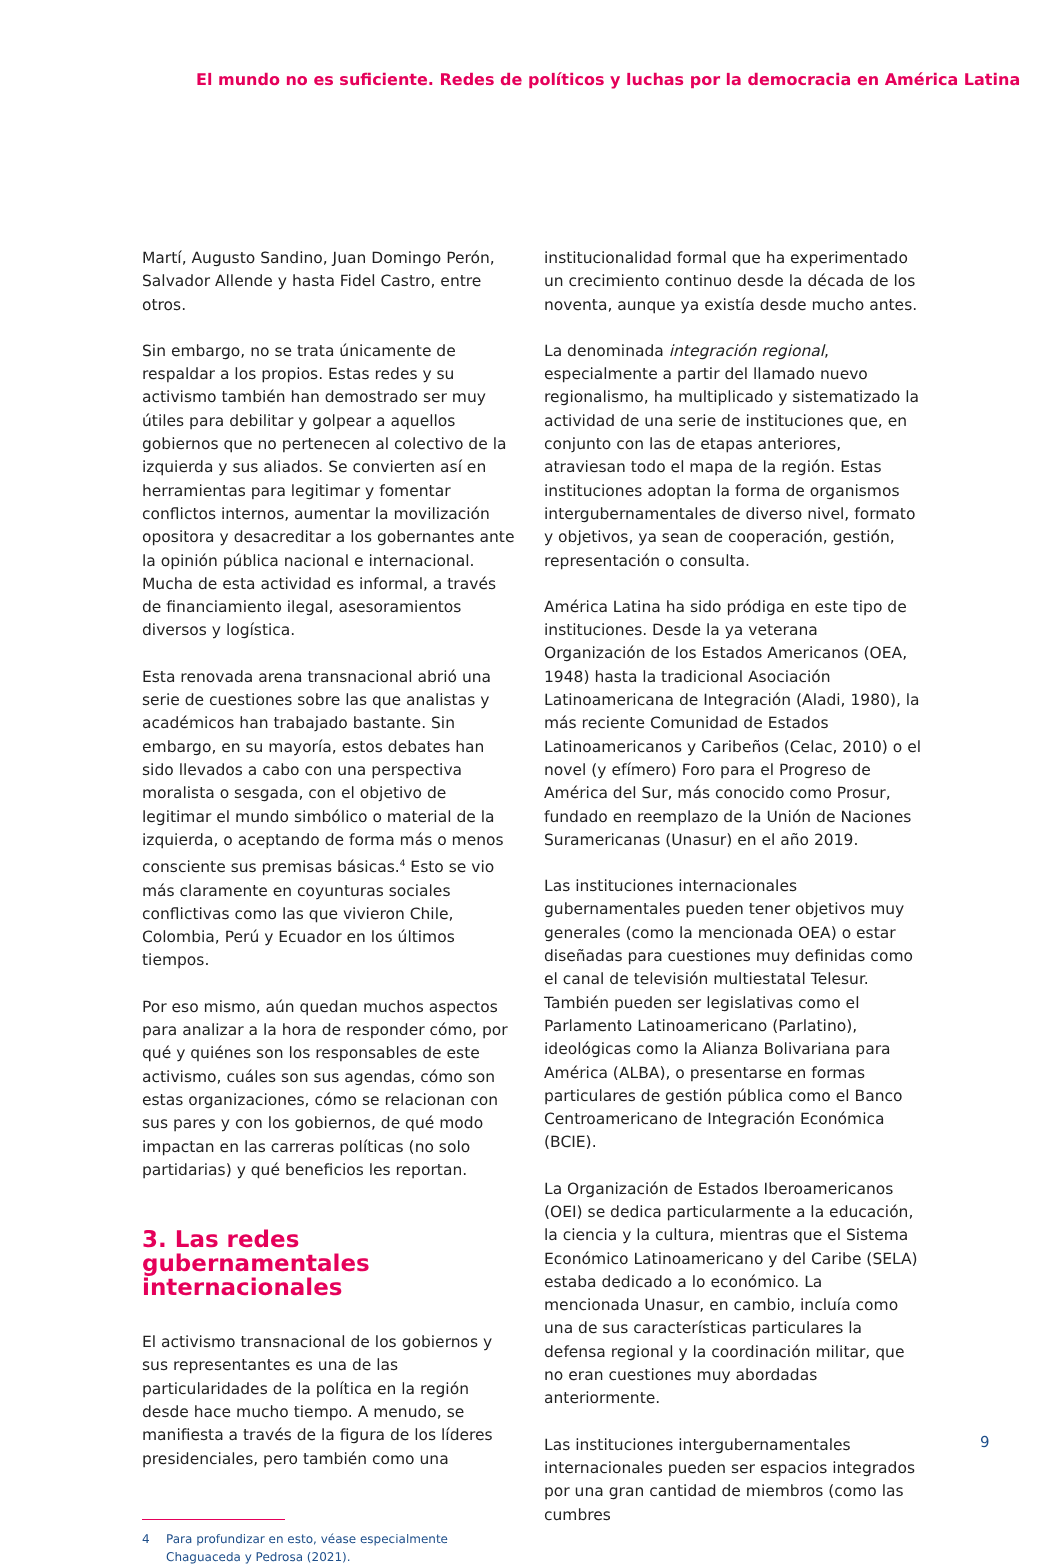El mundo no es suficiente. Redes de políticos y luchas por la democracia en América Latina
Martí, Augusto Sandino, Juan Domingo Perón, Salvador Allende y hasta Fidel Castro, entre otros.
Sin embargo, no se trata únicamente de respaldar a los propios. Estas redes y su activismo también han demostrado ser muy útiles para debilitar y golpear a aquellos gobiernos que no pertenecen al colectivo de la izquierda y sus aliados. Se convierten así en herramientas para legitimar y fomentar conflictos internos, aumentar la movilización opositora y desacreditar a los gobernantes ante la opinión pública nacional e internacional. Mucha de esta actividad es informal, a través de financiamiento ilegal, asesoramientos diversos y logística.
Esta renovada arena transnacional abrió una serie de cuestiones sobre las que analistas y académicos han trabajado bastante. Sin embargo, en su mayoría, estos debates han sido llevados a cabo con una perspectiva moralista o sesgada, con el objetivo de legitimar el mundo simbólico o material de la izquierda, o aceptando de forma más o menos consciente sus premisas básicas.<sup>4</sup> Esto se vio más claramente en coyunturas sociales conflictivas como las que vivieron Chile, Colombia, Perú y Ecuador en los últimos tiempos.
Por eso mismo, aún quedan muchos aspectos para analizar a la hora de responder cómo, por qué y quiénes son los responsables de este activismo, cuáles son sus agendas, cómo son estas organizaciones, cómo se relacionan con sus pares y con los gobiernos, de qué modo impactan en las carreras políticas (no solo partidarias) y qué beneficios les reportan.
3. Las redes gubernamentales internacionales
El activismo transnacional de los gobiernos y sus representantes es una de las particularidades de la política en la región desde hace mucho tiempo. A menudo, se manifiesta a través de la figura de los líderes presidenciales, pero también como una
4 Para profundizar en esto, véase especialmente Chaguaceda y Pedrosa (2021).
institucionalidad formal que ha experimentado un crecimiento continuo desde la década de los noventa, aunque ya existía desde mucho antes.
La denominada integración regional, especialmente a partir del llamado nuevo regionalismo, ha multiplicado y sistematizado la actividad de una serie de instituciones que, en conjunto con las de etapas anteriores, atraviesan todo el mapa de la región. Estas instituciones adoptan la forma de organismos intergubernamentales de diverso nivel, formato y objetivos, ya sean de cooperación, gestión, representación o consulta.
América Latina ha sido pródiga en este tipo de instituciones. Desde la ya veterana Organización de los Estados Americanos (OEA, 1948) hasta la tradicional Asociación Latinoamericana de Integración (Aladi, 1980), la más reciente Comunidad de Estados Latinoamericanos y Caribeños (Celac, 2010) o el novel (y efímero) Foro para el Progreso de América del Sur, más conocido como Prosur, fundado en reemplazo de la Unión de Naciones Suramericanas (Unasur) en el año 2019.
Las instituciones internacionales gubernamentales pueden tener objetivos muy generales (como la mencionada OEA) o estar diseñadas para cuestiones muy definidas como el canal de televisión multiestatal Telesur. También pueden ser legislativas como el Parlamento Latinoamericano (Parlatino), ideológicas como la Alianza Bolivariana para América (ALBA), o presentarse en formas particulares de gestión pública como el Banco Centroamericano de Integración Económica (BCIE).
La Organización de Estados Iberoamericanos (OEI) se dedica particularmente a la educación, la ciencia y la cultura, mientras que el Sistema Económico Latinoamericano y del Caribe (SELA) estaba dedicado a lo económico. La mencionada Unasur, en cambio, incluía como una de sus características particulares la defensa regional y la coordinación militar, que no eran cuestiones muy abordadas anteriormente.
Las instituciones intergubernamentales internacionales pueden ser espacios integrados por una gran cantidad de miembros (como las cumbres
9